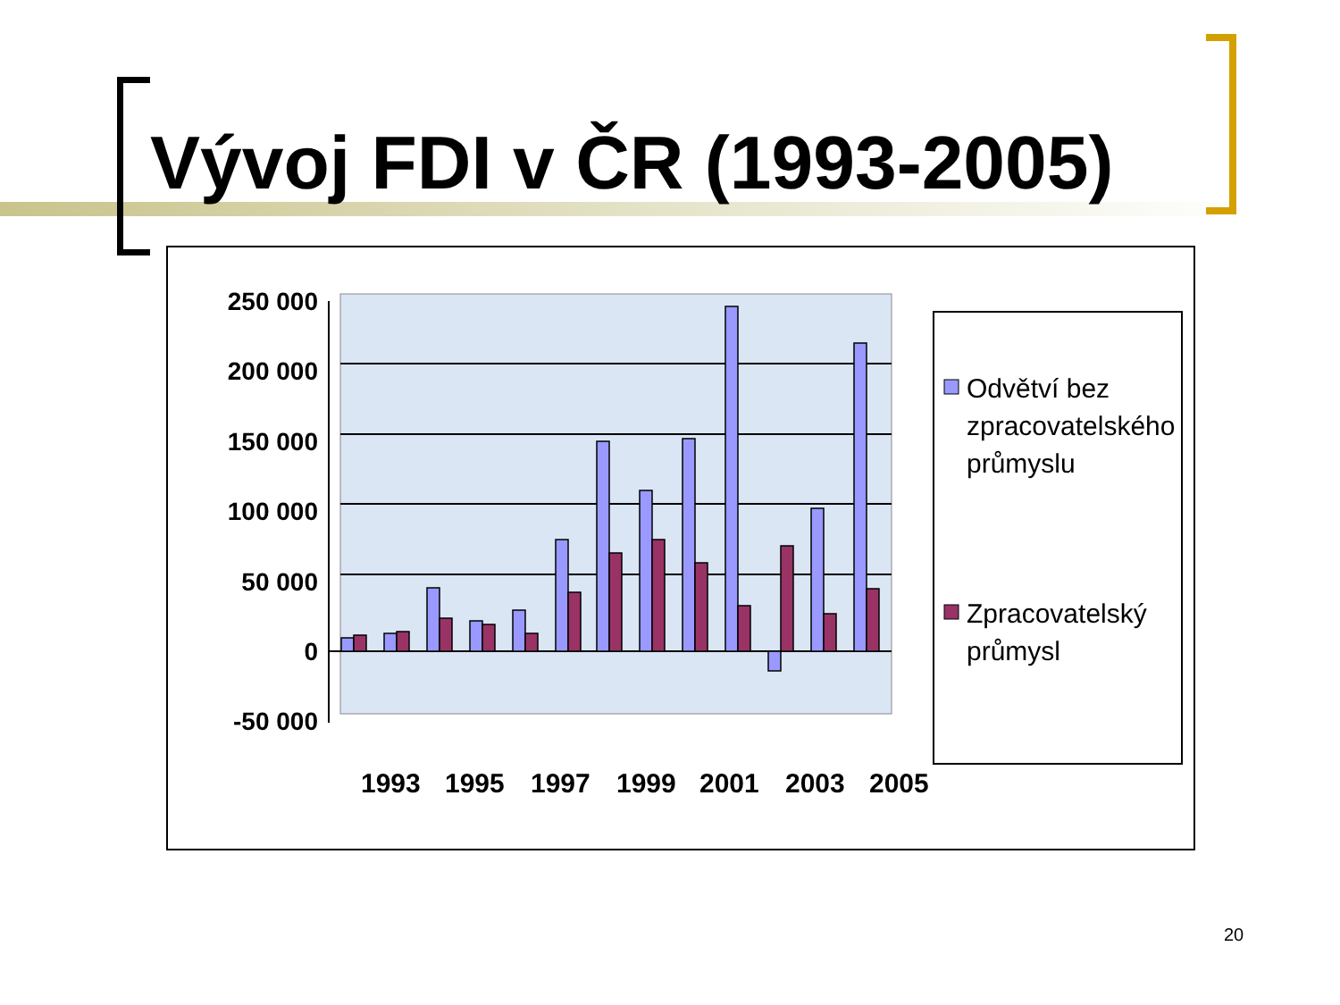Vývoj FDI v ČR (1993-2005)
250 000
200 000
150 000
100 000
50 000
0
-50 000
1993
1995
1997
1999
2001
2003
2005
Odvětví bez
zpracovatelského
průmyslu
Zpracovatelský
průmysl
20